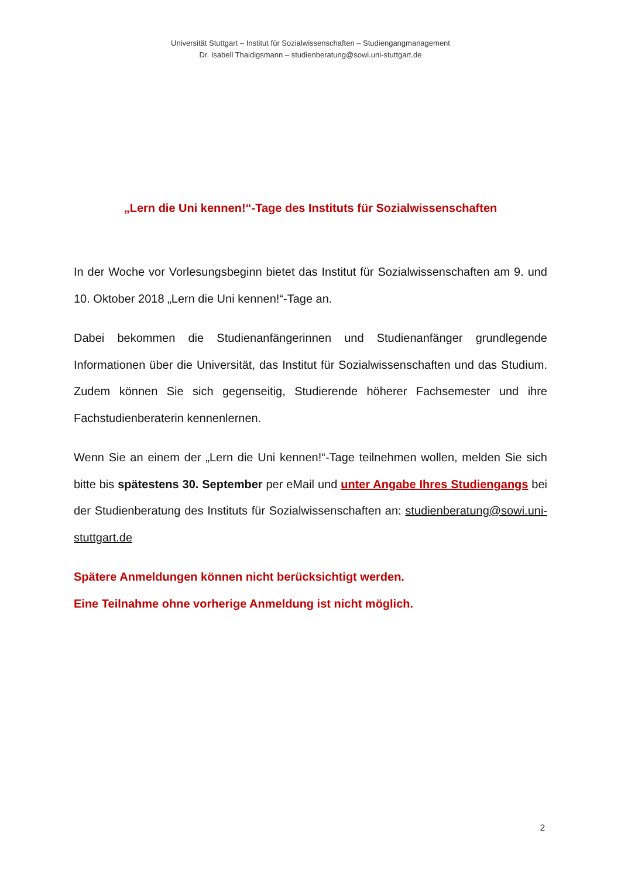Universität Stuttgart – Institut für Sozialwissenschaften – Studiengangmanagement
Dr. Isabell Thaidigsmann – studienberatung@sowi.uni-stuttgart.de
„Lern die Uni kennen!“-Tage des Instituts für Sozialwissenschaften
In der Woche vor Vorlesungsbeginn bietet das Institut für Sozialwissenschaften am 9. und 10. Oktober 2018 „Lern die Uni kennen!“-Tage an.
Dabei bekommen die Studienanfängerinnen und Studienanfänger grundlegen­de Informationen über die Universität, das Institut für Sozialwissenschaften und das Studium. Zudem können Sie sich gegenseitig, Studierende höherer Fachsemester und ihre Fachstudienberaterin kennenlernen.
Wenn Sie an einem der „Lern die Uni kennen!“-Tage teilnehmen wollen, mel­den Sie sich bitte bis spätestens 30. September per eMail und unter Angabe Ihres Studiengangs bei der Studienberatung des Instituts für Sozialwissenschaf­ten an: studienberatung@sowi.uni-stuttgart.de
Spätere Anmeldungen können nicht berücksichtigt werden.
Eine Teilnahme ohne vorherige Anmeldung ist nicht möglich.
2